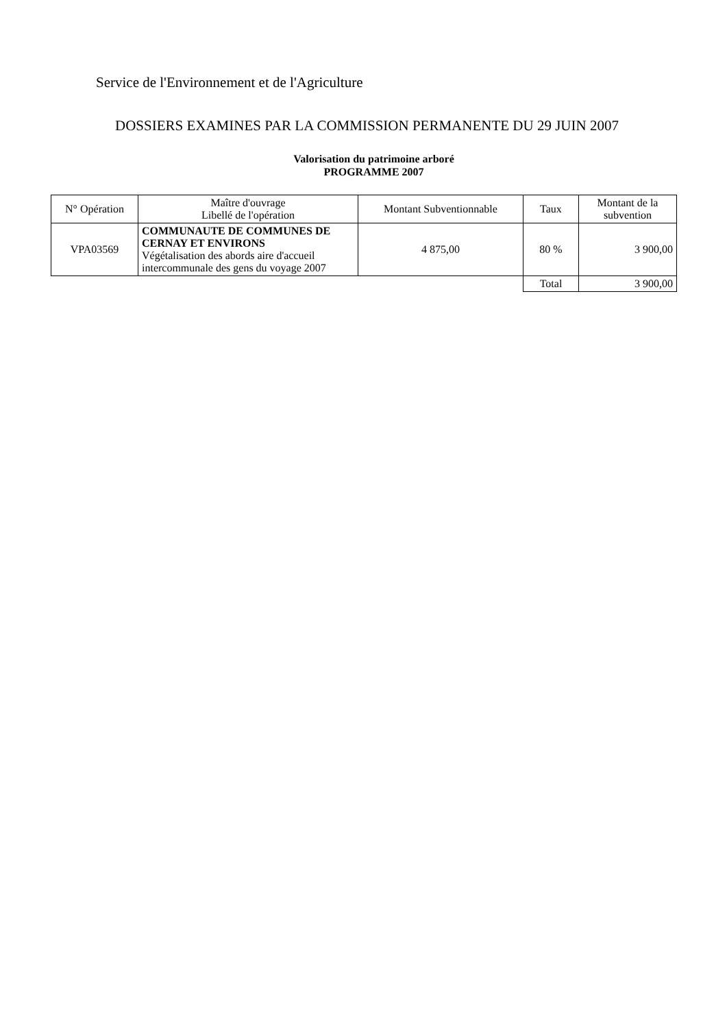Service de l'Environnement et de l'Agriculture
DOSSIERS EXAMINES PAR LA COMMISSION PERMANENTE DU 29 JUIN 2007
Valorisation du patrimoine arboré
PROGRAMME 2007
| N° Opération | Maître d'ouvrage Libellé de l'opération | Montant Subventionnable | Taux | Montant de la subvention |
| --- | --- | --- | --- | --- |
| VPA03569 | COMMUNAUTE DE COMMUNES DE CERNAY ET ENVIRONS Végétalisation des abords aire d'accueil intercommunale des gens du voyage 2007 | 4 875,00 | 80 % | 3 900,00 |
| | | | Total | 3 900,00 |